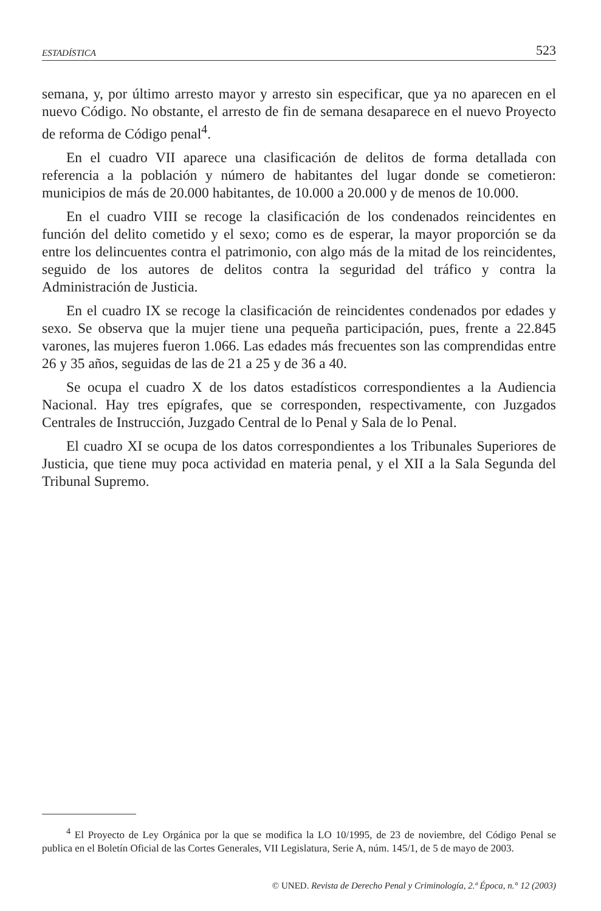ESTADÍSTICA 523
semana, y, por último arresto mayor y arresto sin especificar, que ya no aparecen en el nuevo Código. No obstante, el arresto de fin de semana desaparece en el nuevo Proyecto de reforma de Código penal<sup>4</sup>.
En el cuadro VII aparece una clasificación de delitos de forma detallada con referencia a la población y número de habitantes del lugar donde se cometieron: municipios de más de 20.000 habitantes, de 10.000 a 20.000 y de menos de 10.000.
En el cuadro VIII se recoge la clasificación de los condenados reincidentes en función del delito cometido y el sexo; como es de esperar, la mayor proporción se da entre los delincuentes contra el patrimonio, con algo más de la mitad de los reincidentes, seguido de los autores de delitos contra la seguridad del tráfico y contra la Administración de Justicia.
En el cuadro IX se recoge la clasificación de reincidentes condenados por edades y sexo. Se observa que la mujer tiene una pequeña participación, pues, frente a 22.845 varones, las mujeres fueron 1.066. Las edades más frecuentes son las comprendidas entre 26 y 35 años, seguidas de las de 21 a 25 y de 36 a 40.
Se ocupa el cuadro X de los datos estadísticos correspondientes a la Audiencia Nacional. Hay tres epígrafes, que se corresponden, respectivamente, con Juzgados Centrales de Instrucción, Juzgado Central de lo Penal y Sala de lo Penal.
El cuadro XI se ocupa de los datos correspondientes a los Tribunales Superiores de Justicia, que tiene muy poca actividad en materia penal, y el XII a la Sala Segunda del Tribunal Supremo.
<sup>4</sup> El Proyecto de Ley Orgánica por la que se modifica la LO 10/1995, de 23 de noviembre, del Código Penal se publica en el Boletín Oficial de las Cortes Generales, VII Legislatura, Serie A, núm. 145/1, de 5 de mayo de 2003.
© UNED. Revista de Derecho Penal y Criminología, 2.ª Época, n.° 12 (2003)